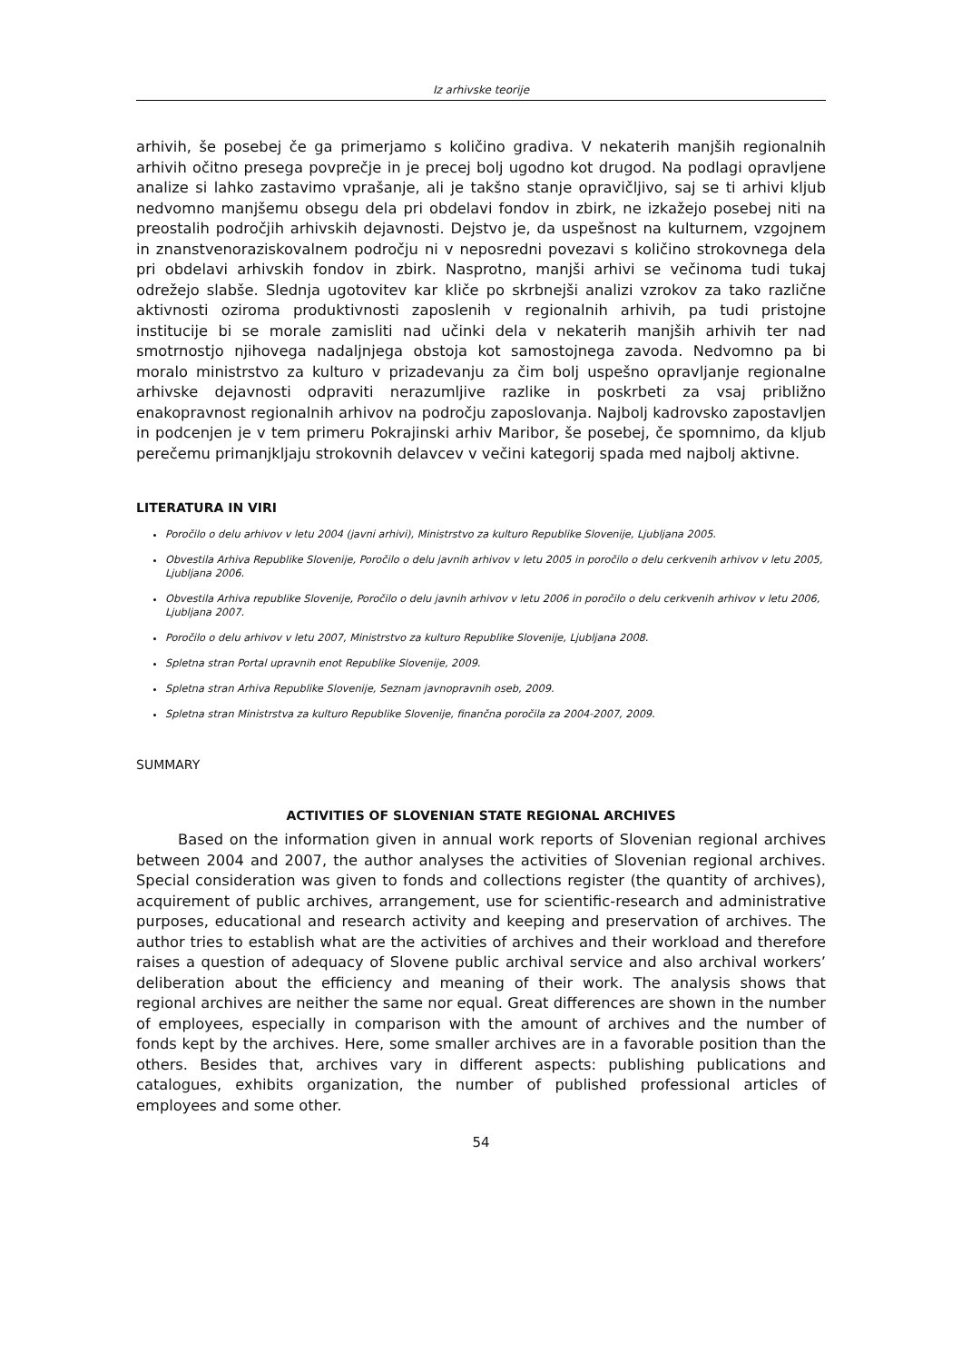Iz arhivske teorije
arhivih, še posebej če ga primerjamo s količino gradiva. V nekaterih manjših regionalnih arhivih očitno presega povprečje in je precej bolj ugodno kot drugod. Na podlagi opravljene analize si lahko zastavimo vprašanje, ali je takšno stanje opravičljivo, saj se ti arhivi kljub nedvomno manjšemu obsegu dela pri obdelavi fondov in zbirk, ne izkažejo posebej niti na preostalih področjih arhivskih dejavnosti. Dejstvo je, da uspešnost na kulturnem, vzgojnem in znanstvenoraziskovalnem področju ni v neposredni povezavi s količino strokovnega dela pri obdelavi arhivskih fondov in zbirk. Nasprotno, manjši arhivi se večinoma tudi tukaj odrežejo slabše. Slednja ugotovitev kar kliče po skrbnejši analizi vzrokov za tako različne aktivnosti oziroma produktivnosti zaposlenih v regionalnih arhivih, pa tudi pristojne institucije bi se morale zamisliti nad učinki dela v nekaterih manjših arhivih ter nad smotrnostjo njihovega nadaljnjega obstoja kot samostojnega zavoda. Nedvomno pa bi moralo ministrstvo za kulturo v prizadevanju za čim bolj uspešno opravljanje regionalne arhivske dejavnosti odpraviti nerazumljive razlike in poskrbeti za vsaj približno enakopravnost regionalnih arhivov na področju zaposlovanja. Najbolj kadrovsko zapostavljen in podcenjen je v tem primeru Pokrajinski arhiv Maribor, še posebej, če spomnimo, da kljub perečemu primanjkljaju strokovnih delavcev v večini kategorij spada med najbolj aktivne.
LITERATURA IN VIRI
Poročilo o delu arhivov v letu 2004 (javni arhivi), Ministrstvo za kulturo Republike Slovenije, Ljubljana 2005.
Obvestila Arhiva Republike Slovenije, Poročilo o delu javnih arhivov v letu 2005 in poročilo o delu cerkvenih arhivov v letu 2005, Ljubljana 2006.
Obvestila Arhiva republike Slovenije, Poročilo o delu javnih arhivov v letu 2006 in poročilo o delu cerkvenih arhivov v letu 2006, Ljubljana 2007.
Poročilo o delu arhivov v letu 2007, Ministrstvo za kulturo Republike Slovenije, Ljubljana 2008.
Spletna stran Portal upravnih enot Republike Slovenije, 2009.
Spletna stran Arhiva Republike Slovenije, Seznam javnopravnih oseb, 2009.
Spletna stran Ministrstva za kulturo Republike Slovenije, finančna poročila za 2004-2007, 2009.
SUMMARY
ACTIVITIES OF SLOVENIAN STATE REGIONAL ARCHIVES
Based on the information given in annual work reports of Slovenian regional archives between 2004 and 2007, the author analyses the activities of Slovenian regional archives. Special consideration was given to fonds and collections register (the quantity of archives), acquirement of public archives, arrangement, use for scientific-research and administrative purposes, educational and research activity and keeping and preservation of archives. The author tries to establish what are the activities of archives and their workload and therefore raises a question of adequacy of Slovene public archival service and also archival workers’ deliberation about the efficiency and meaning of their work. The analysis shows that regional archives are neither the same nor equal. Great differences are shown in the number of employees, especially in comparison with the amount of archives and the number of fonds kept by the archives. Here, some smaller archives are in a favorable position than the others. Besides that, archives vary in different aspects: publishing publications and catalogues, exhibits organization, the number of published professional articles of employees and some other.
54